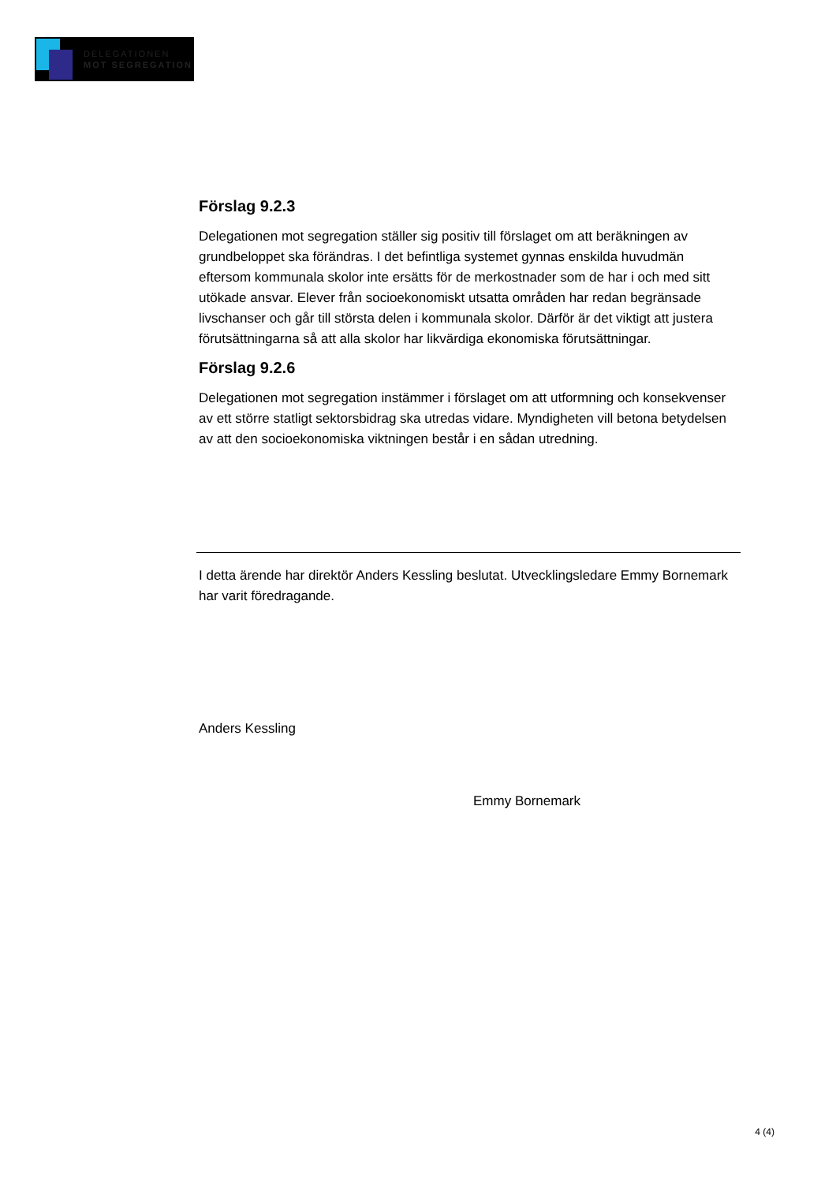DELEGATIONEN
MOT SEGREGATION
Förslag 9.2.3
Delegationen mot segregation ställer sig positiv till förslaget om att beräkningen av grundbeloppet ska förändras. I det befintliga systemet gynnas enskilda huvudmän eftersom kommunala skolor inte ersätts för de merkostnader som de har i och med sitt utökade ansvar. Elever från socioekonomiskt utsatta områden har redan begränsade livschanser och går till största delen i kommunala skolor. Därför är det viktigt att justera förutsättningarna så att alla skolor har likvärdiga ekonomiska förutsättningar.
Förslag 9.2.6
Delegationen mot segregation instämmer i förslaget om att utformning och konsekvenser av ett större statligt sektorsbidrag ska utredas vidare. Myndigheten vill betona betydelsen av att den socioekonomiska viktningen består i en sådan utredning.
I detta ärende har direktör Anders Kessling beslutat. Utvecklingsledare Emmy Bornemark har varit föredragande.
Anders Kessling
Emmy Bornemark
4 (4)